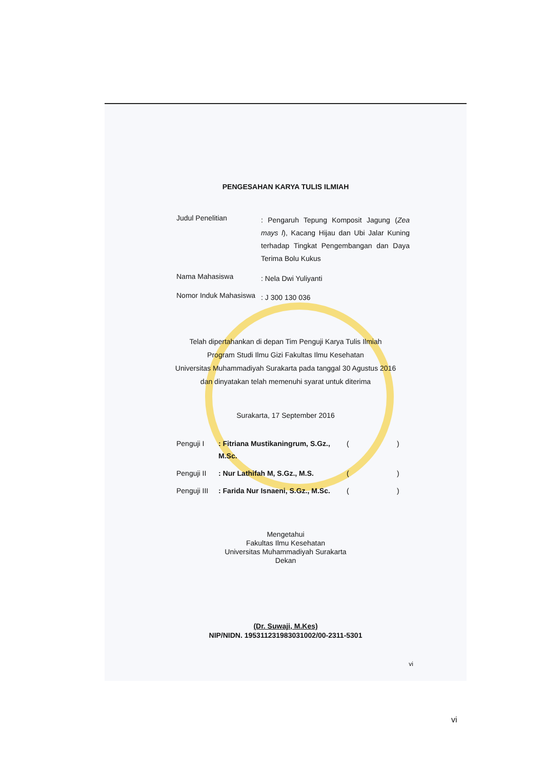PENGESAHAN KARYA TULIS ILMIAH
Judul Penelitian
: Pengaruh Tepung Komposit Jagung (Zea mays l), Kacang Hijau dan Ubi Jalar Kuning terhadap Tingkat Pengembangan dan Daya Terima Bolu Kukus
Nama Mahasiswa
: Nela Dwi Yuliyanti
Nomor Induk Mahasiswa
: J 300 130 036
Telah dipertahankan di depan Tim Penguji Karya Tulis Ilmiah
Program Studi Ilmu Gizi Fakultas Ilmu Kesehatan
Universitas Muhammadiyah Surakarta pada tanggal 30 Agustus 2016
dan dinyatakan telah memenuhi syarat untuk diterima
Surakarta, 17 September 2016
Penguji I: Fitriana Mustikaningrum, S.Gz., M.Sc. ( )
Penguji II: Nur Lathifah M, S.Gz., M.S. ( )
Penguji III: Farida Nur Isnaeni, S.Gz., M.Sc. ( )
Mengetahui
Fakultas Ilmu Kesehatan
Universitas Muhammadiyah Surakarta
Dekan
(Dr. Suwaji, M.Kes)
NIP/NIDN. 195311231983031002/00-2311-5301
vi
vi